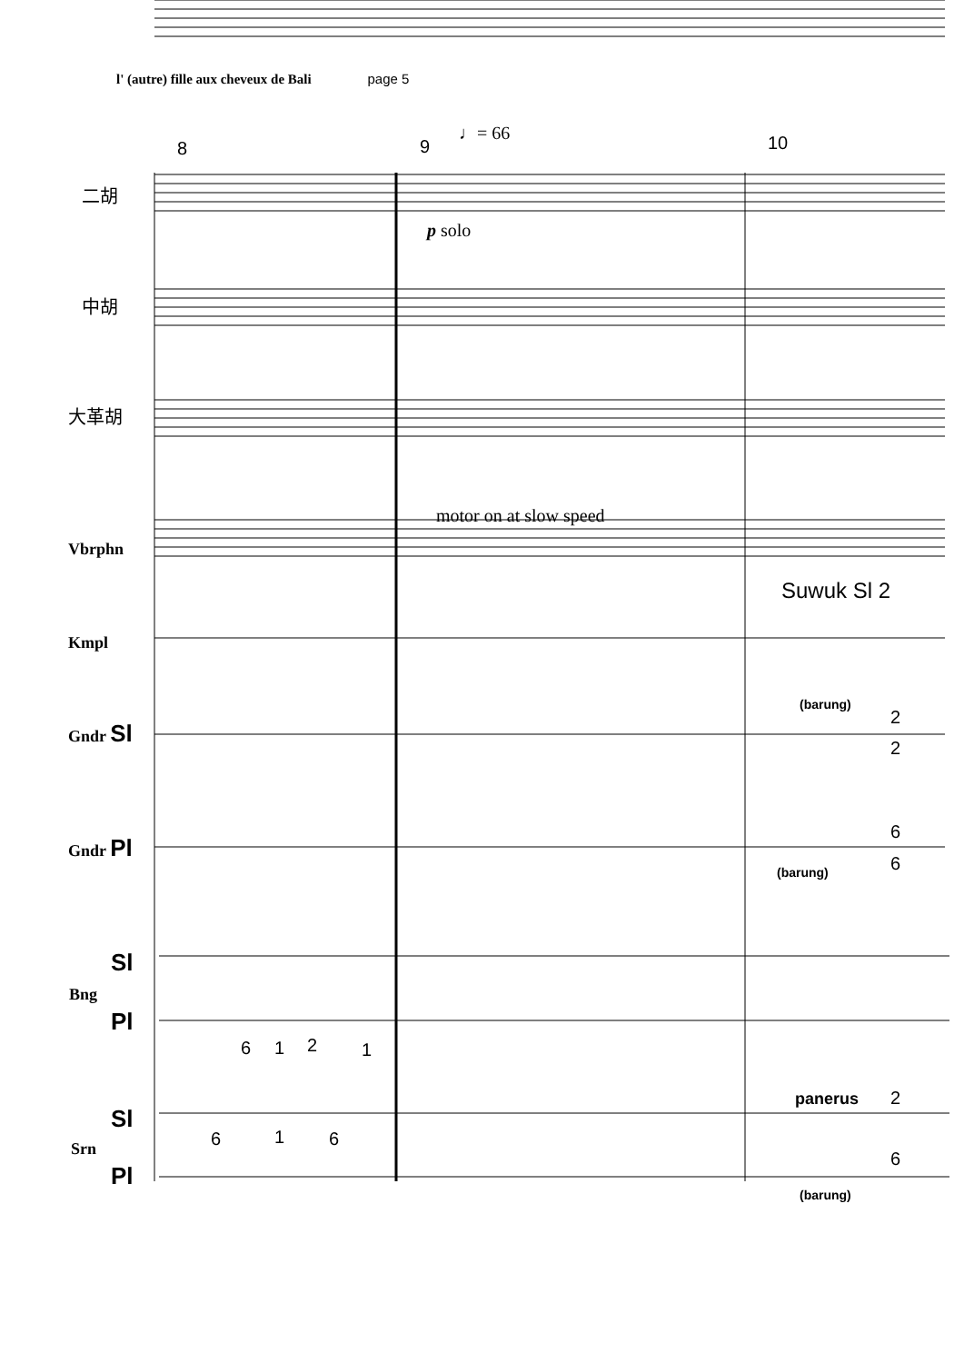l' (autre) fille aux cheveux de Bali page 5
8
9
10
♩= 66
二胡
中胡
大革胡
Vbrphn
Kmpl
Gndr Sl
Gndr Pl
Sl
Bng
Pl
Sl
Srn
Pl
p solo
motor on at slow speed
Suwuk Sl 2
(barung)
(barung)
panerus
2
(barung)
6
1
2
1
6
1
6
2
2
6
6
6